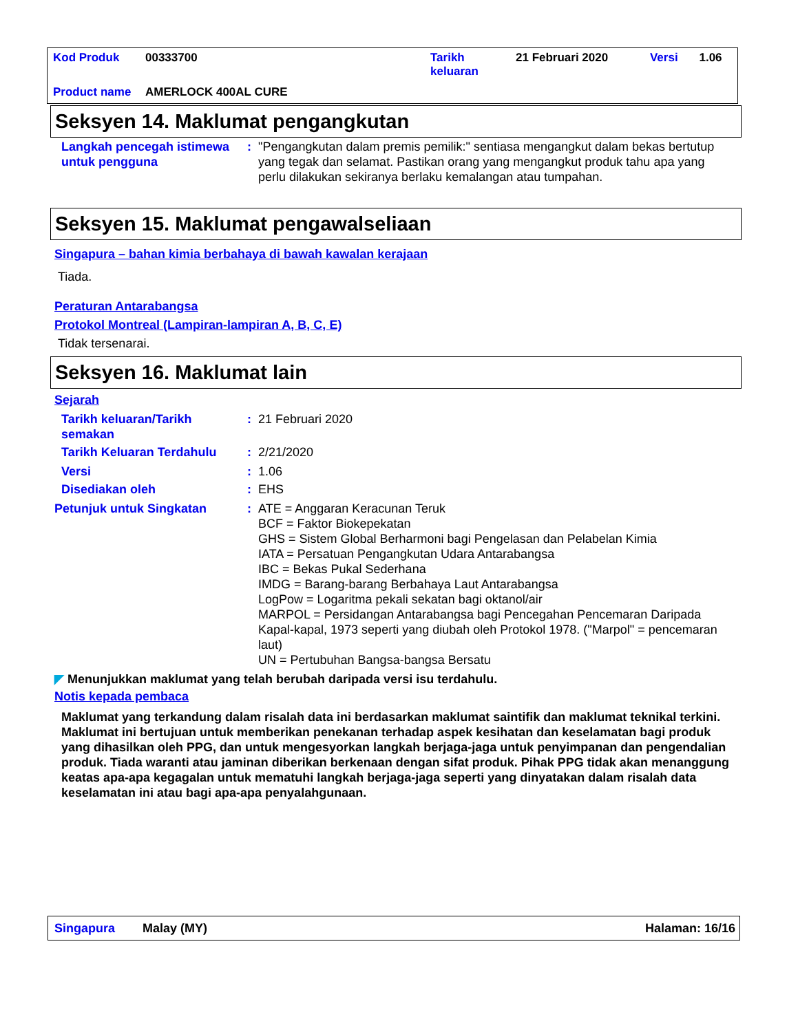| Kod Produk | 00333700 | Tarikh keluaran | 21 Februari 2020 | Versi | 1.06 |
| Product name | AMERLOCK 400AL CURE | | | | |
Seksyen 14. Maklumat pengangkutan
Langkah pencegah istimewa untuk pengguna
: "Pengangkutan dalam premis pemilik:" sentiasa mengangkut dalam bekas bertutup yang tegak dan selamat. Pastikan orang yang mengangkut produk tahu apa yang perlu dilakukan sekiranya berlaku kemalangan atau tumpahan.
Seksyen 15. Maklumat pengawalseliaan
Singapura – bahan kimia berbahaya di bawah kawalan kerajaan
Tiada.
Peraturan Antarabangsa
Protokol Montreal (Lampiran-lampiran A, B, C, E)
Tidak tersenarai.
Seksyen 16. Maklumat lain
Sejarah
Tarikh keluaran/Tarikh semakan
: 21 Februari 2020
Tarikh Keluaran Terdahulu : 2/21/2020
Versi : 1.06
Disediakan oleh : EHS
Petunjuk untuk Singkatan : ATE = Anggaran Keracunan Teruk
BCF = Faktor Biokepekatan
GHS = Sistem Global Berharmoni bagi Pengelasan dan Pelabelan Kimia
IATA = Persatuan Pengangkutan Udara Antarabangsa
IBC = Bekas Pukal Sederhana
IMDG = Barang-barang Berbahaya Laut Antarabangsa
LogPow = Logaritma pekali sekatan bagi oktanol/air
MARPOL = Persidangan Antarabangsa bagi Pencegahan Pencemaran Daripada Kapal-kapal, 1973 seperti yang diubah oleh Protokol 1978. ("Marpol" = pencemaran laut)
UN = Pertubuhan Bangsa-bangsa Bersatu
◤ Menunjukkan maklumat yang telah berubah daripada versi isu terdahulu.
Notis kepada pembaca
Maklumat yang terkandung dalam risalah data ini berdasarkan maklumat saintifik dan maklumat teknikal terkini.
Maklumat ini bertujuan untuk memberikan penekanan terhadap aspek kesihatan dan keselamatan bagi produk yang dihasilkan oleh PPG, dan untuk mengesyorkan langkah berjaga-jaga untuk penyimpanan dan pengendalian produk. Tiada waranti atau jaminan diberikan berkenaan dengan sifat produk. Pihak PPG tidak akan menanggung keatas apa-apa kegagalan untuk mematuhi langkah berjaga-jaga seperti yang dinyatakan dalam risalah data keselamatan ini atau bagi apa-apa penyalahgunaan.
Singapura Malay (MY) Halaman: 16/16